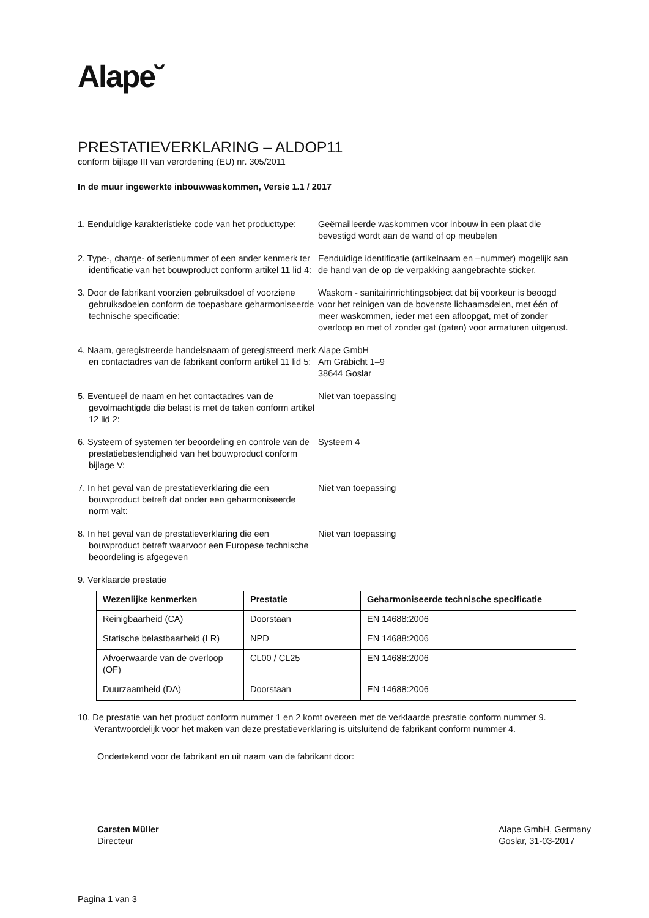Alape˘
PRESTATIEVERKLARING – ALDOP11
conform bijlage III van verordening (EU) nr. 305/2011
In de muur ingewerkte inbouwwaskommen, Versie 1.1 / 2017
1. Eenduidige karakteristieke code van het producttype:
Geëmailleerde waskommen voor inbouw in een plaat die bevestigd wordt aan de wand of op meubelen
2. Type-, charge- of serienummer of een ander kenmerk ter identificatie van het bouwproduct conform artikel 11 lid 4:
Eenduidige identificatie (artikelnaam en –nummer) mogelijk aan de hand van de op de verpakking aangebrachte sticker.
3. Door de fabrikant voorzien gebruiksdoel of voorziene gebruiksdoelen conform de toepasbare geharmoniseerde technische specificatie:
Waskom - sanitairinrichtingsobject dat bij voorkeur is beoogd voor het reinigen van de bovenste lichaamsdelen, met één of meer waskommen, ieder met een afloopgat, met of zonder overloop en met of zonder gat (gaten) voor armaturen uitgerust.
4. Naam, geregistreerde handelsnaam of geregistreerd merk en contactadres van de fabrikant conform artikel 11 lid 5:
Alape GmbH
Am Gräbicht 1–9
38644 Goslar
5. Eventueel de naam en het contactadres van de gevolmachtigde die belast is met de taken conform artikel 12 lid 2:
Niet van toepassing
6. Systeem of systemen ter beoordeling en controle van de prestatiebestendigheid van het bouwproduct conform bijlage V:
Systeem 4
7. In het geval van de prestatieverklaring die een bouwproduct betreft dat onder een geharmoniseerde norm valt:
Niet van toepassing
8. In het geval van de prestatieverklaring die een bouwproduct betreft waarvoor een Europese technische beoordeling is afgegeven
Niet van toepassing
9. Verklaarde prestatie
| Wezenlijke kenmerken | Prestatie | Geharmoniseerde technische specificatie |
| --- | --- | --- |
| Reinigbaarheid (CA) | Doorstaan | EN 14688:2006 |
| Statische belastbaarheid (LR) | NPD | EN 14688:2006 |
| Afvoerwaarde van de overloop (OF) | CL00 / CL25 | EN 14688:2006 |
| Duurzaamheid (DA) | Doorstaan | EN 14688:2006 |
10. De prestatie van het product conform nummer 1 en 2 komt overeen met de verklaarde prestatie conform nummer 9. Verantwoordelijk voor het maken van deze prestatieverklaring is uitsluitend de fabrikant conform nummer 4.
Ondertekend voor de fabrikant en uit naam van de fabrikant door:
Carsten Müller
Directeur
Alape GmbH, Germany
Goslar, 31-03-2017
Pagina 1 van 3